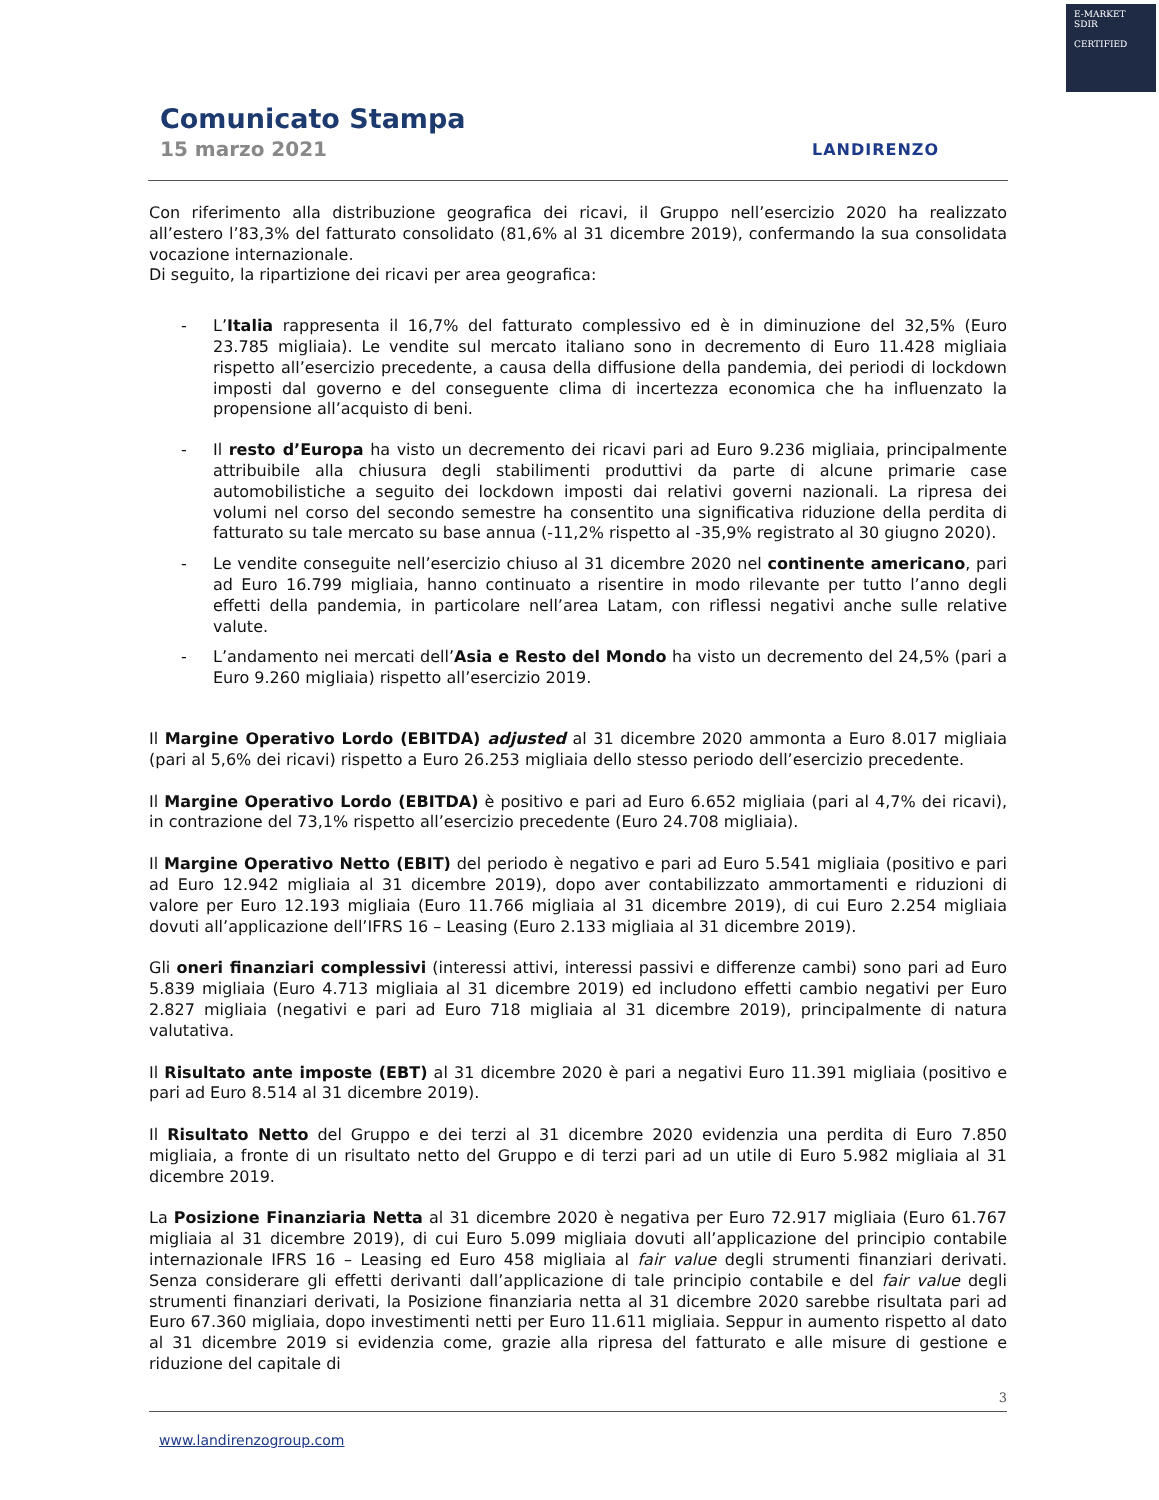E-MARKET
SDIR
CERTIFIED
Comunicato Stampa
15 marzo 2021 LANDIRENZO
Con riferimento alla distribuzione geografica dei ricavi, il Gruppo nell’esercizio 2020 ha realizzato all’estero l’83,3% del fatturato consolidato (81,6% al 31 dicembre 2019), confermando la sua consolidata vocazione internazionale.
Di seguito, la ripartizione dei ricavi per area geografica:
- L’Italia rappresenta il 16,7% del fatturato complessivo ed è in diminuzione del 32,5% (Euro 23.785 migliaia). Le vendite sul mercato italiano sono in decremento di Euro 11.428 migliaia rispetto all’esercizio precedente, a causa della diffusione della pandemia, dei periodi di lockdown imposti dal governo e del conseguente clima di incertezza economica che ha influenzato la propensione all’acquisto di beni.
- Il resto d’Europa ha visto un decremento dei ricavi pari ad Euro 9.236 migliaia, principalmente attribuibile alla chiusura degli stabilimenti produttivi da parte di alcune primarie case automobilistiche a seguito dei lockdown imposti dai relativi governi nazionali. La ripresa dei volumi nel corso del secondo semestre ha consentito una significativa riduzione della perdita di fatturato su tale mercato su base annua (-11,2% rispetto al -35,9% registrato al 30 giugno 2020).
- Le vendite conseguite nell’esercizio chiuso al 31 dicembre 2020 nel continente americano, pari ad Euro 16.799 migliaia, hanno continuato a risentire in modo rilevante per tutto l’anno degli effetti della pandemia, in particolare nell’area Latam, con riflessi negativi anche sulle relative valute.
- L’andamento nei mercati dell’Asia e Resto del Mondo ha visto un decremento del 24,5% (pari a Euro 9.260 migliaia) rispetto all’esercizio 2019.
Il Margine Operativo Lordo (EBITDA) adjusted al 31 dicembre 2020 ammonta a Euro 8.017 migliaia (pari al 5,6% dei ricavi) rispetto a Euro 26.253 migliaia dello stesso periodo dell’esercizio precedente.
Il Margine Operativo Lordo (EBITDA) è positivo e pari ad Euro 6.652 migliaia (pari al 4,7% dei ricavi), in contrazione del 73,1% rispetto all’esercizio precedente (Euro 24.708 migliaia).
Il Margine Operativo Netto (EBIT) del periodo è negativo e pari ad Euro 5.541 migliaia (positivo e pari ad Euro 12.942 migliaia al 31 dicembre 2019), dopo aver contabilizzato ammortamenti e riduzioni di valore per Euro 12.193 migliaia (Euro 11.766 migliaia al 31 dicembre 2019), di cui Euro 2.254 migliaia dovuti all’applicazione dell’IFRS 16 – Leasing (Euro 2.133 migliaia al 31 dicembre 2019).
Gli oneri finanziari complessivi (interessi attivi, interessi passivi e differenze cambi) sono pari ad Euro 5.839 migliaia (Euro 4.713 migliaia al 31 dicembre 2019) ed includono effetti cambio negativi per Euro 2.827 migliaia (negativi e pari ad Euro 718 migliaia al 31 dicembre 2019), principalmente di natura valutativa.
Il Risultato ante imposte (EBT) al 31 dicembre 2020 è pari a negativi Euro 11.391 migliaia (positivo e pari ad Euro 8.514 al 31 dicembre 2019).
Il Risultato Netto del Gruppo e dei terzi al 31 dicembre 2020 evidenzia una perdita di Euro 7.850 migliaia, a fronte di un risultato netto del Gruppo e di terzi pari ad un utile di Euro 5.982 migliaia al 31 dicembre 2019.
La Posizione Finanziaria Netta al 31 dicembre 2020 è negativa per Euro 72.917 migliaia (Euro 61.767 migliaia al 31 dicembre 2019), di cui Euro 5.099 migliaia dovuti all’applicazione del principio contabile internazionale IFRS 16 – Leasing ed Euro 458 migliaia al fair value degli strumenti finanziari derivati. Senza considerare gli effetti derivanti dall’applicazione di tale principio contabile e del fair value degli strumenti finanziari derivati, la Posizione finanziaria netta al 31 dicembre 2020 sarebbe risultata pari ad Euro 67.360 migliaia, dopo investimenti netti per Euro 11.611 migliaia. Seppur in aumento rispetto al dato al 31 dicembre 2019 si evidenzia come, grazie alla ripresa del fatturato e alle misure di gestione e riduzione del capitale di
3
www.landirenzogroup.com